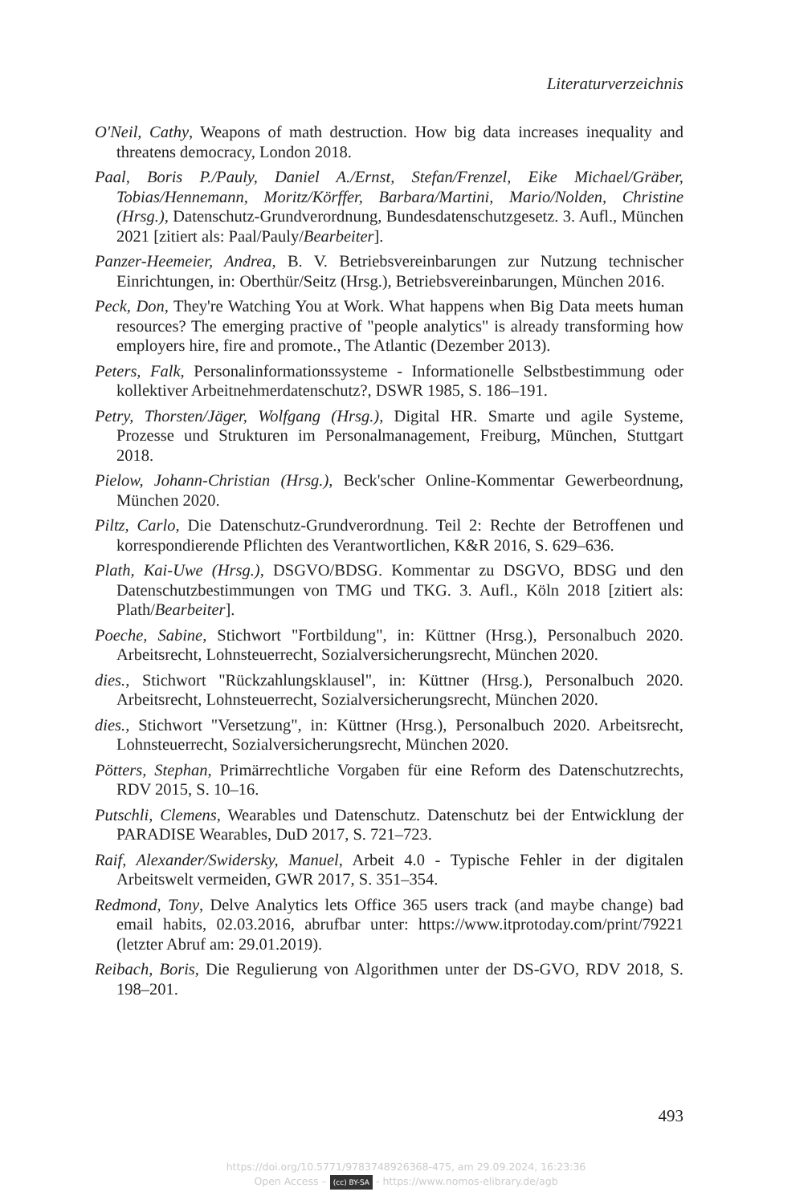Literaturverzeichnis
O'Neil, Cathy, Weapons of math destruction. How big data increases inequality and threatens democracy, London 2018.
Paal, Boris P./Pauly, Daniel A./Ernst, Stefan/Frenzel, Eike Michael/Gräber, Tobias/Hennemann, Moritz/Körffer, Barbara/Martini, Mario/Nolden, Christine (Hrsg.), Datenschutz-Grundverordnung, Bundesdatenschutzgesetz. 3. Aufl., München 2021 [zitiert als: Paal/Pauly/Bearbeiter].
Panzer-Heemeier, Andrea, B. V. Betriebsvereinbarungen zur Nutzung technischer Einrichtungen, in: Oberthür/Seitz (Hrsg.), Betriebsvereinbarungen, München 2016.
Peck, Don, They're Watching You at Work. What happens when Big Data meets human resources? The emerging practive of "people analytics" is already transforming how employers hire, fire and promote., The Atlantic (Dezember 2013).
Peters, Falk, Personalinformationssysteme - Informationelle Selbstbestimmung oder kollektiver Arbeitnehmerdatenschutz?, DSWR 1985, S. 186–191.
Petry, Thorsten/Jäger, Wolfgang (Hrsg.), Digital HR. Smarte und agile Systeme, Prozesse und Strukturen im Personalmanagement, Freiburg, München, Stuttgart 2018.
Pielow, Johann-Christian (Hrsg.), Beck'scher Online-Kommentar Gewerbeordnung, München 2020.
Piltz, Carlo, Die Datenschutz-Grundverordnung. Teil 2: Rechte der Betroffenen und korrespondierende Pflichten des Verantwortlichen, K&R 2016, S. 629–636.
Plath, Kai-Uwe (Hrsg.), DSGVO/BDSG. Kommentar zu DSGVO, BDSG und den Datenschutzbestimmungen von TMG und TKG. 3. Aufl., Köln 2018 [zitiert als: Plath/Bearbeiter].
Poeche, Sabine, Stichwort "Fortbildung", in: Küttner (Hrsg.), Personalbuch 2020. Arbeitsrecht, Lohnsteuerrecht, Sozialversicherungsrecht, München 2020.
dies., Stichwort "Rückzahlungsklausel", in: Küttner (Hrsg.), Personalbuch 2020. Arbeitsrecht, Lohnsteuerrecht, Sozialversicherungsrecht, München 2020.
dies., Stichwort "Versetzung", in: Küttner (Hrsg.), Personalbuch 2020. Arbeitsrecht, Lohnsteuerrecht, Sozialversicherungsrecht, München 2020.
Pötters, Stephan, Primärrechtliche Vorgaben für eine Reform des Datenschutzrechts, RDV 2015, S. 10–16.
Putschli, Clemens, Wearables und Datenschutz. Datenschutz bei der Entwicklung der PARADISE Wearables, DuD 2017, S. 721–723.
Raif, Alexander/Swidersky, Manuel, Arbeit 4.0 - Typische Fehler in der digitalen Arbeitswelt vermeiden, GWR 2017, S. 351–354.
Redmond, Tony, Delve Analytics lets Office 365 users track (and maybe change) bad email habits, 02.03.2016, abrufbar unter: https://www.itprotoday.com/print/79221 (letzter Abruf am: 29.01.2019).
Reibach, Boris, Die Regulierung von Algorithmen unter der DS-GVO, RDV 2018, S. 198–201.
493
https://doi.org/10.5771/9783748926368-475, am 29.09.2024, 16:23:36
Open Access – (cc) BY-SA - https://www.nomos-elibrary.de/agb